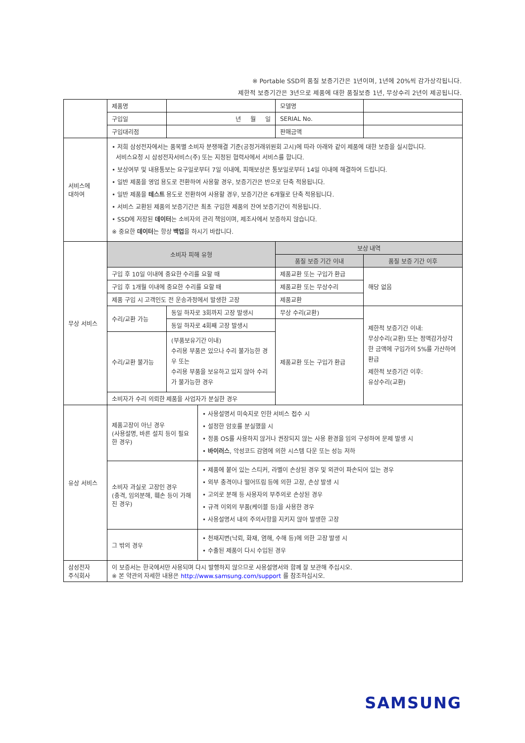※ Portable SSD의 품질 보증기간은 1년이며, 1년에 20%씩 감가상각됩니다.
제한적 보증기간은 3년으로 제품에 대한 품질보증 1년, 무상수리 2년이 제공됩니다.
| | 제품명 | | | 모델명 | |
| | 구입일 | 년 월 일 | | SERIAL No. | |
| | 구입대리점 | | | 판매금액 | |
| 서비스에 대하여 | • 저희 삼성전자에서는 품목별 소비자 분쟁해결 기준(공정거래위원회 고시)에 따라 아래와 같이 제품에 대한 보증을 실시합니다. 서비스요청 시 삼성전자서비스(주) 또는 지정된 협력사에서 서비스를 합니다. • 보상여부 및 내용통보는 요구일로부터 7일 이내에, 피해보상은 통보일로부터 14일 이내에 해결하여 드립니다. • 일반 제품을 영업 용도로 전환하여 사용할 경우, 보증기간은 반으로 단축 적용됩니다. • 일반 제품을 테스트 용도로 전환하여 사용할 경우, 보증기간은 6개월로 단축 적용됩니다. • 서비스 교환된 제품의 보증기간은 최초 구입한 제품의 잔여 보증기간이 적용됩니다. • SSD에 저장된 데이터 는 소비자의 관리 책임이며, 제조사에서 보증하지 않습니다. ※ 중요한 데이터 는 항상 백업 을 하시기 바랍니다. | | | | |
| 무상 서비스 | 소비자 피해 유형 | | | 보상 내역 | |
| | | | | 품질 보증 기간 이내 | 품질 보증 기간 이후 |
| | 구입 후 10일 이내에 중요한 수리를 요할 때 | | | 제품교환 또는 구입가 환급 | 해당 없음 |
| | 구입 후 1개월 이내에 중요한 수리를 요할 때 | | | 제품교환 또는 무상수리 | |
| | 제품 구입 시 고객인도 전 운송과정에서 발생한 고장 | | | 제품교환 | |
| | 수리/교환 가능 | 동일 하자로 3회까지 고장 발생시 | | 무상 수리(교환) | 제한적 보증기간 이내: 무상수리(교환) 또는 정액감가상각한 금액에 구입가의 5%를 가산하여 환급 제한적 보증기간 이후: 유상수리(교환) |
| | | 동일 하자로 4회째 고장 발생시 | | 제품교환 또는 구입가 환급 | |
| | 수리/교환 불가능 | (부품보유기간 이내) 수리용 부품은 있으나 수리 불가능한 경우 또는 수리용 부품을 보유하고 있지 않아 수리가 불가능한 경우 | | | |
| | 소비자가 수리 의뢰한 제품을 사업자가 분실한 경우 | | | | |
| 유상 서비스 | 제품고장이 아닌 경우 (사용설명, 바른 설치 등이 필요한 경우) | | • 사용설명서 미숙지로 인한 서비스 접수 시 • 설정한 암호를 분실했을 시 • 정품 OS를 사용하지 않거나 권장되지 않는 사용 환경을 임의 구성하여 문제 발생 시 • 바이러스 , 악성코드 감염에 의한 시스템 다운 또는 성능 저하 | | |
| | 소비자 과실로 고장인 경우 (충격, 임의분해, 훼손 등이 가해진 경우) | | • 제품에 붙어 있는 스티커, 라벨이 손상된 경우 및 외관이 파손되어 있는 경우 • 외부 충격이나 떨어뜨림 등에 의한 고장, 손상 발생 시 • 고의로 분해 등 사용자의 부주의로 손상된 경우 • 규격 이외의 부품(케이블 등)을 사용한 경우 • 사용설명서 내의 주의사항을 지키지 않아 발생한 고장 | | |
| | 그 밖의 경우 | | • 천재지변(낙뢰, 화재, 염해, 수해 등)에 의한 고장 발생 시 • 수출된 제품이 다시 수입된 경우 | | |
| 삼성전자 주식회사 | 이 보증서는 한국에서만 사용되며 다시 발행하지 않으므로 사용설명서와 함께 잘 보관해 주십시오. ※ 본 약관의 자세한 내용은 http://www.samsung.com/support 를 참조하십시오. | | | | |
SAMSUNG